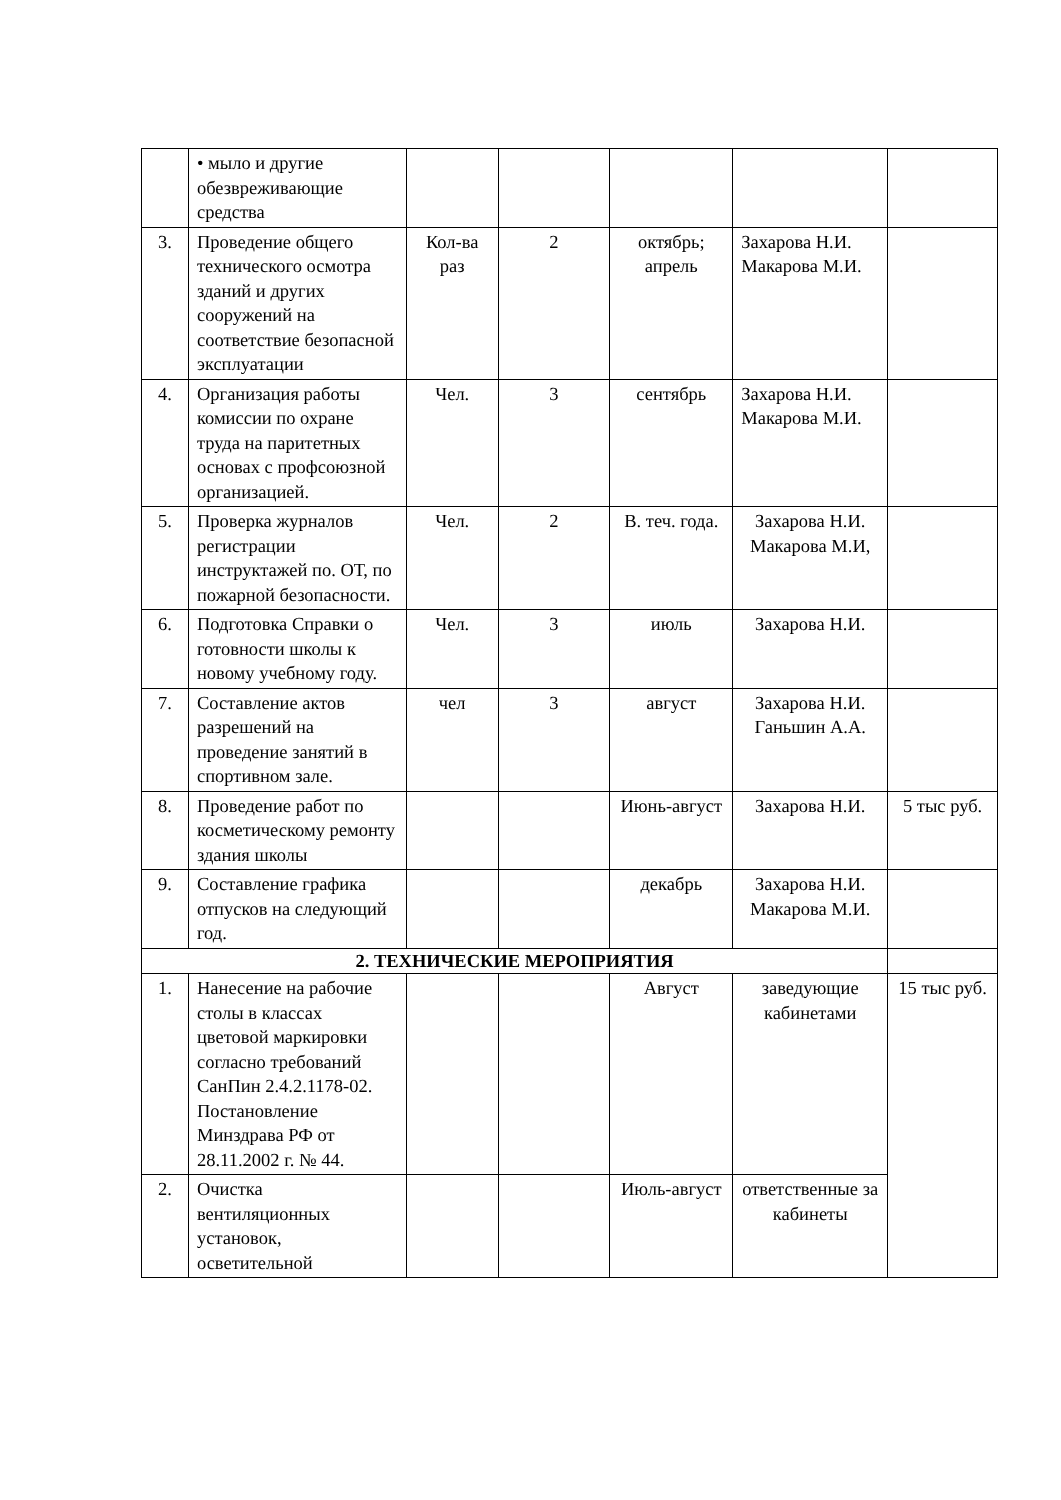| | • мыло и другие обезвреживающие средства | | | | | |
| 3. | Проведение общего технического осмотра зданий и других сооружений на соответствие безопасной эксплуатации | Кол-ва раз | 2 | октябрь; апрель | Захарова Н.И. Макарова М.И. | |
| 4. | Организация работы комиссии по охране труда на паритетных основах с профсоюзной организацией. | Чел. | 3 | сентябрь | Захарова Н.И. Макарова М.И. | |
| 5. | Проверка журналов регистрации инструктажей по. ОТ, по пожарной безопасности. | Чел. | 2 | В. теч. года. | Захарова Н.И. Макарова М.И, | |
| 6. | Подготовка Справки о готовности школы к новому учебному году. | Чел. | 3 | июль | Захарова Н.И. | |
| 7. | Составление актов разрешений на проведение занятий в спортивном зале. | чел | 3 | август | Захарова Н.И. Ганьшин А.А. | |
| 8. | Проведение работ по косметическому ремонту здания школы | | | Июнь-август | Захарова Н.И. | 5 тыс руб. |
| 9. | Составление графика отпусков на следующий год. | | | декабрь | Захарова Н.И. Макарова М.И. | |
| 2. ТЕХНИЧЕСКИЕ МЕРОПРИЯТИЯ | | | | | | |
| 1. | Нанесение на рабочие столы в классах цветовой маркировки согласно требований СанПин 2.4.2.1178-02. Постановление Минздрава РФ от 28.11.2002 г. № 44. | | | Август | заведующие кабинетами | 15 тыс руб. |
| 2. | Очистка вентиляционных установок, осветительной | | | Июль-август | ответственные за кабинеты | |